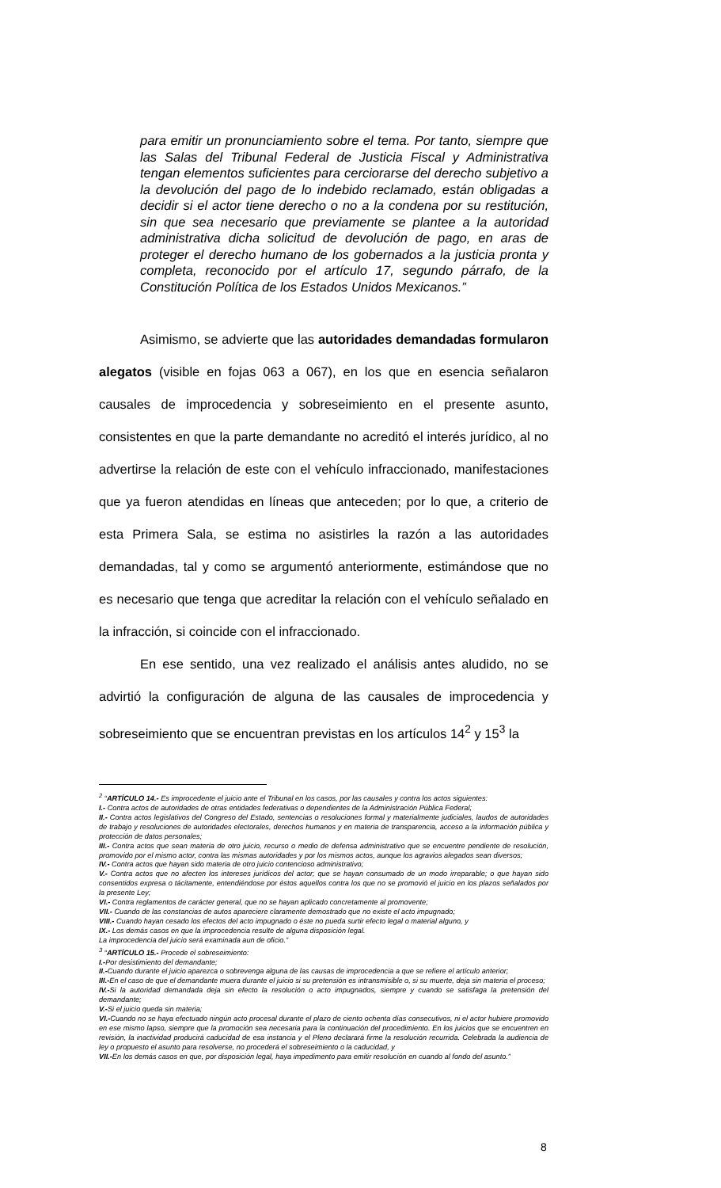para emitir un pronunciamiento sobre el tema. Por tanto, siempre que las Salas del Tribunal Federal de Justicia Fiscal y Administrativa tengan elementos suficientes para cerciorarse del derecho subjetivo a la devolución del pago de lo indebido reclamado, están obligadas a decidir si el actor tiene derecho o no a la condena por su restitución, sin que sea necesario que previamente se plantee a la autoridad administrativa dicha solicitud de devolución de pago, en aras de proteger el derecho humano de los gobernados a la justicia pronta y completa, reconocido por el artículo 17, segundo párrafo, de la Constitución Política de los Estados Unidos Mexicanos.”
Asimismo, se advierte que las autoridades demandadas formularon alegatos (visible en fojas 063 a 067), en los que en esencia señalaron causales de improcedencia y sobreseimiento en el presente asunto, consistentes en que la parte demandante no acreditó el interés jurídico, al no advertirse la relación de este con el vehículo infraccionado, manifestaciones que ya fueron atendidas en líneas que anteceden; por lo que, a criterio de esta Primera Sala, se estima no asistirles la razón a las autoridades demandadas, tal y como se argumentó anteriormente, estimándose que no es necesario que tenga que acreditar la relación con el vehículo señalado en la infracción, si coincide con el infraccionado.
En ese sentido, una vez realizado el análisis antes aludido, no se advirtió la configuración de alguna de las causales de improcedencia y sobreseimiento que se encuentran previstas en los artículos 14<sup>2</sup> y 15<sup>3</sup> la
<sup>2</sup> “ARTÍCULO 14.- Es improcedente el juicio ante el Tribunal en los casos, por las causales y contra los actos siguientes:
I.- Contra actos de autoridades de otras entidades federativas o dependientes de la Administración Pública Federal;
II.- Contra actos legislativos del Congreso del Estado, sentencias o resoluciones formal y materialmente judiciales, laudos de autoridades de trabajo y resoluciones de autoridades electorales, derechos humanos y en materia de transparencia, acceso a la información pública y protección de datos personales;
III.- Contra actos que sean materia de otro juicio, recurso o medio de defensa administrativo que se encuentre pendiente de resolución, promovido por el mismo actor, contra las mismas autoridades y por los mismos actos, aunque los agravios alegados sean diversos;
IV.- Contra actos que hayan sido materia de otro juicio contencioso administrativo;
V.- Contra actos que no afecten los intereses jurídicos del actor; que se hayan consumado de un modo irreparable; o que hayan sido consentidos expresa o tácitamente, entendiéndose por éstos aquellos contra los que no se promovió el juicio en los plazos señalados por la presente Ley;
VI.- Contra reglamentos de carácter general, que no se hayan aplicado concretamente al promovente;
VII.- Cuando de las constancias de autos apareciere claramente demostrado que no existe el acto impugnado;
VIII.- Cuando hayan cesado los efectos del acto impugnado o éste no pueda surtir efecto legal o material alguno, y
IX.- Los demás casos en que la improcedencia resulte de alguna disposición legal.
La improcedencia del juicio será examinada aun de oficio.”
<sup>3</sup> “ARTÍCULO 15.- Procede el sobreseimiento:
I.-Por desistimiento del demandante;
II.-Cuando durante el juicio aparezca o sobrevenga alguna de las causas de improcedencia a que se refiere el artículo anterior;
III.-En el caso de que el demandante muera durante el juicio si su pretensión es intransmisible o, si su muerte, deja sin materia el proceso;
IV.-Si la autoridad demandada deja sin efecto la resolución o acto impugnados, siempre y cuando se satisfaga la pretensión del demandante;
V.-Si el juicio queda sin materia;
VI.-Cuando no se haya efectuado ningún acto procesal durante el plazo de ciento ochenta días consecutivos, ni el actor hubiere promovido en ese mismo lapso, siempre que la promoción sea necesaria para la continuación del procedimiento. En los juicios que se encuentren en revisión, la inactividad producirá caducidad de esa instancia y el Pleno declarará firme la resolución recurrida. Celebrada la audiencia de ley o propuesto el asunto para resolverse, no procederá el sobreseimiento o la caducidad, y
VII.-En los demás casos en que, por disposición legal, haya impedimento para emitir resolución en cuando al fondo del asunto.”
8